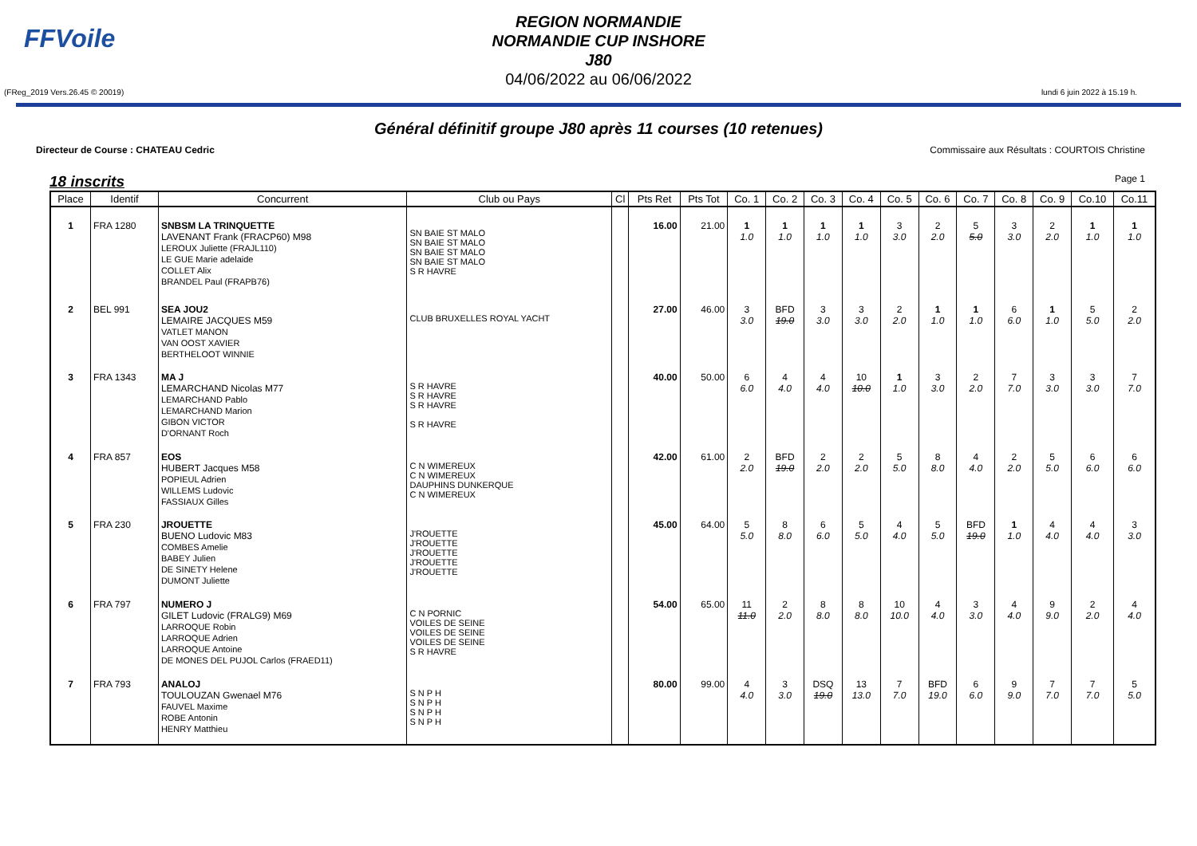FFVoile
REGION NORMANDIE
NORMANDIE CUP INSHORE
J80
04/06/2022 au 06/06/2022
(FReg_2019 Vers.26.45 © 20019) lundi 6 juin 2022 à 15.19 h.
Général définitif groupe J80 après 11 courses (10 retenues)
Directeur de Course : CHATEAU Cedric Commissaire aux Résultats : COURTOIS Christine
18 inscrits Page 1
| Place | Identif | Concurrent | Club ou Pays | Cl | Pts Ret | Pts Tot | Co. 1 | Co. 2 | Co. 3 | Co. 4 | Co. 5 | Co. 6 | Co. 7 | Co. 8 | Co. 9 | Co.10 | Co.11 |
| --- | --- | --- | --- | --- | --- | --- | --- | --- | --- | --- | --- | --- | --- | --- | --- | --- | --- |
| 1 | FRA 1280 | SNBSM LA TRINQUETTE LAVENANT Frank (FRACP60) M98 LEROUX Juliette (FRAJL110) LE GUE Marie adelaide COLLET Alix BRANDEL Paul (FRAPB76) | SN BAIE ST MALO SN BAIE ST MALO SN BAIE ST MALO SN BAIE ST MALO S R HAVRE | | 16.00 | 21.00 | 1 1.0 | 1 1.0 | 1 1.0 | 1 1.0 | 3 3.0 | 2 2.0 | 5 5.0 | 3 3.0 | 2 2.0 | 1 1.0 | 1 1.0 |
| 2 | BEL 991 | SEA JOU2 LEMAIRE JACQUES M59 VATLET MANON VAN OOST XAVIER BERTHELOOT WINNIE | CLUB BRUXELLES ROYAL YACHT | | 27.00 | 46.00 | 3 3.0 | BFD 19.0 | 3 3.0 | 3 3.0 | 2 2.0 | 1 1.0 | 1 1.0 | 6 6.0 | 1 1.0 | 5 5.0 | 2 2.0 |
| 3 | FRA 1343 | MA J LEMARCHAND Nicolas M77 LEMARCHAND Pablo LEMARCHAND Marion GIBON VICTOR D'ORNANT Roch | S R HAVRE S R HAVRE S R HAVRE S R HAVRE | | 40.00 | 50.00 | 6 6.0 | 4 4.0 | 4 4.0 | 10 10.0 | 1 1.0 | 3 3.0 | 2 2.0 | 7 7.0 | 3 3.0 | 3 3.0 | 7 7.0 |
| 4 | FRA 857 | EOS HUBERT Jacques M58 POPIEUL Adrien WILLEMS Ludovic FASSIAUX Gilles | C N WIMEREUX C N WIMEREUX DAUPHINS DUNKERQUE C N WIMEREUX | | 42.00 | 61.00 | 2 2.0 | BFD 19.0 | 2 2.0 | 2 2.0 | 5 5.0 | 8 8.0 | 4 4.0 | 2 2.0 | 5 5.0 | 6 6.0 | 6 6.0 |
| 5 | FRA 230 | JROUETTE BUENO Ludovic M83 COMBES Amelie BABEY Julien DE SINETY Helene DUMONT Juliette | J'ROUETTE J'ROUETTE J'ROUETTE J'ROUETTE J'ROUETTE | | 45.00 | 64.00 | 5 5.0 | 8 8.0 | 6 6.0 | 5 5.0 | 4 4.0 | 5 5.0 | BFD 19.0 | 1 1.0 | 4 4.0 | 4 4.0 | 3 3.0 |
| 6 | FRA 797 | NUMERO J GILET Ludovic (FRALG9) M69 LARROQUE Robin LARROQUE Adrien LARROQUE Antoine DE MONES DEL PUJOL Carlos (FRAED11) | C N PORNIC VOILES DE SEINE VOILES DE SEINE VOILES DE SEINE S R HAVRE | | 54.00 | 65.00 | 11 11.0 | 2 2.0 | 8 8.0 | 8 8.0 | 10 10.0 | 4 4.0 | 3 3.0 | 4 4.0 | 9 9.0 | 2 2.0 | 4 4.0 |
| 7 | FRA 793 | ANALOJ TOULOUZAN Gwenael M76 FAUVEL Maxime ROBE Antonin HENRY Matthieu | S N P H S N P H S N P H S N P H | | 80.00 | 99.00 | 4 4.0 | 3 3.0 | DSQ 19.0 | 13 13.0 | 7 7.0 | BFD 19.0 | 6 6.0 | 9 9.0 | 7 7.0 | 7 7.0 | 5 5.0 |